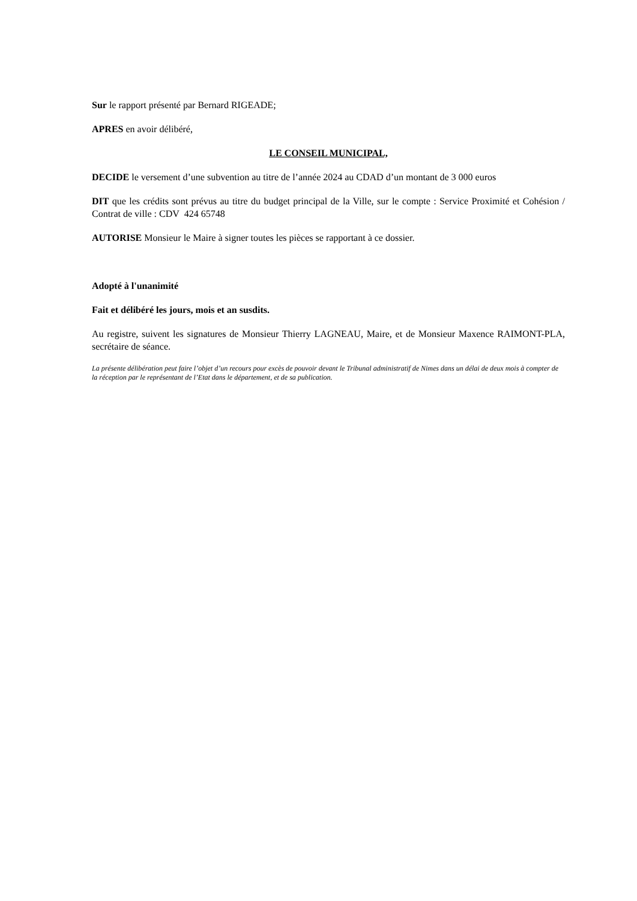Sur le rapport présenté par Bernard RIGEADE;
APRES en avoir délibéré,
LE CONSEIL MUNICIPAL,
DECIDE le versement d’une subvention au titre de l’année 2024 au CDAD d’un montant de 3 000 euros
DIT que les crédits sont prévus au titre du budget principal de la Ville, sur le compte : Service Proximité et Cohésion / Contrat de ville : CDV 424 65748
AUTORISE Monsieur le Maire à signer toutes les pièces se rapportant à ce dossier.
Adopté à l'unanimité
Fait et délibéré les jours, mois et an susdits.
Au registre, suivent les signatures de Monsieur Thierry LAGNEAU, Maire, et de Monsieur Maxence RAIMONT-PLA, secrétaire de séance.
La présente délibération peut faire l’objet d’un recours pour excès de pouvoir devant le Tribunal administratif de Nimes dans un délai de deux mois à compter de la réception par le représentant de l’Etat dans le département, et de sa publication.